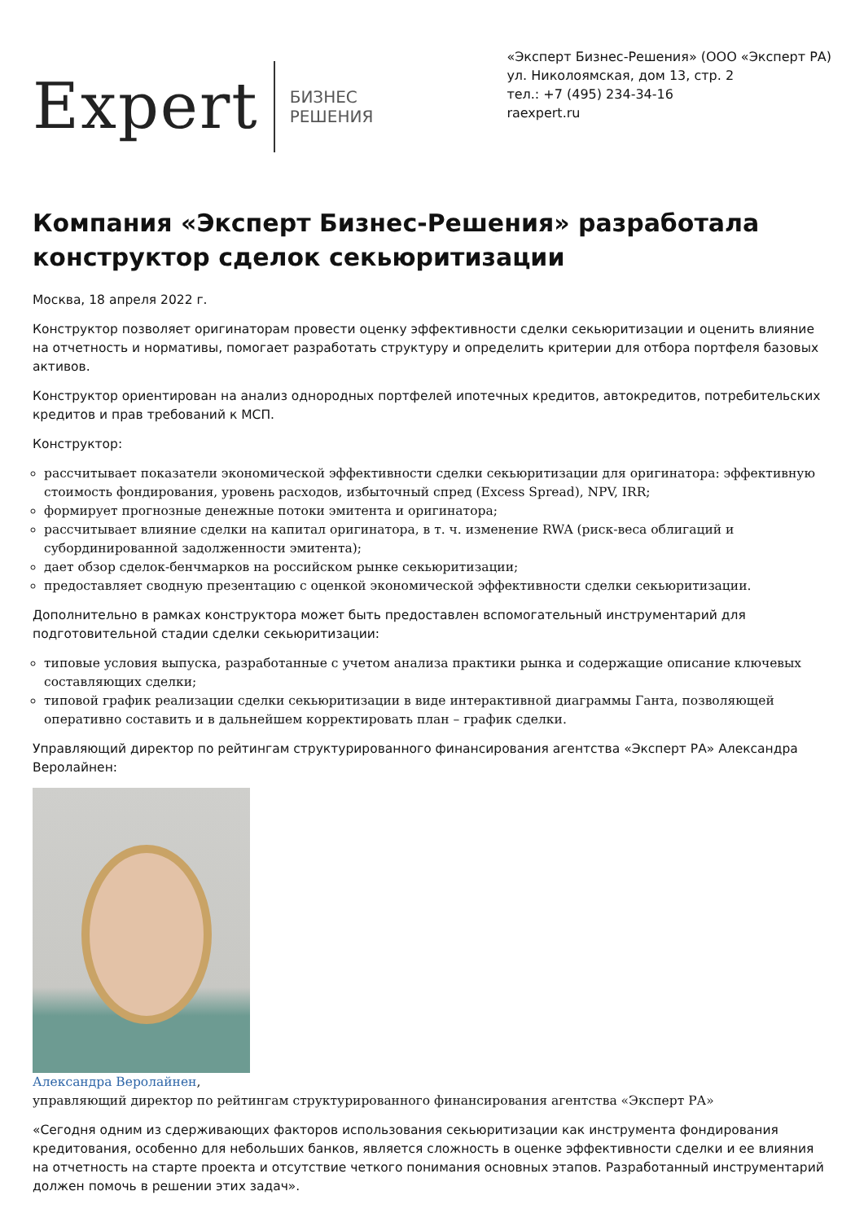Expert
БИЗНЕС
РЕШЕНИЯ
«Эксперт Бизнес-Решения» (ООО «Эксперт РА)
ул. Николоямская, дом 13, стр. 2
тел.: +7 (495) 234-34-16
raexpert.ru
Компания «Эксперт Бизнес-Решения» разработала конструктор сделок секьюритизации
Москва, 18 апреля 2022 г.
Конструктор позволяет оригинаторам провести оценку эффективности сделки секьюритизации и оценить влияние на отчетность и нормативы, помогает разработать структуру и определить критерии для отбора портфеля базовых активов.
Конструктор ориентирован на анализ однородных портфелей ипотечных кредитов, автокредитов, потребительских кредитов и прав требований к МСП.
Конструктор:
рассчитывает показатели экономической эффективности сделки секьюритизации для оригинатора: эффективную стоимость фондирования, уровень расходов, избыточный спред (Excess Spread), NPV, IRR;
формирует прогнозные денежные потоки эмитента и оригинатора;
рассчитывает влияние сделки на капитал оригинатора, в т. ч. изменение RWA (риск-веса облигаций и субординированной задолженности эмитента);
дает обзор сделок-бенчмарков на российском рынке секьюритизации;
предоставляет сводную презентацию с оценкой экономической эффективности сделки секьюритизации.
Дополнительно в рамках конструктора может быть предоставлен вспомогательный инструментарий для подготовительной стадии сделки секьюритизации:
типовые условия выпуска, разработанные с учетом анализа практики рынка и содержащие описание ключевых составляющих сделки;
типовой график реализации сделки секьюритизации в виде интерактивной диаграммы Ганта, позволяющей оперативно составить и в дальнейшем корректировать план – график сделки.
Управляющий директор по рейтингам структурированного финансирования агентства «Эксперт РА» Александра Веролайнен:
Александра Веролайнен,
управляющий директор по рейтингам структурированного финансирования агентства «Эксперт РА»
«Сегодня одним из сдерживающих факторов использования секьюритизации как инструмента фондирования кредитования, особенно для небольших банков, является сложность в оценке эффективности сделки и ее влияния на отчетность на старте проекта и отсутствие четкого понимания основных этапов. Разработанный инструментарий должен помочь в решении этих задач».